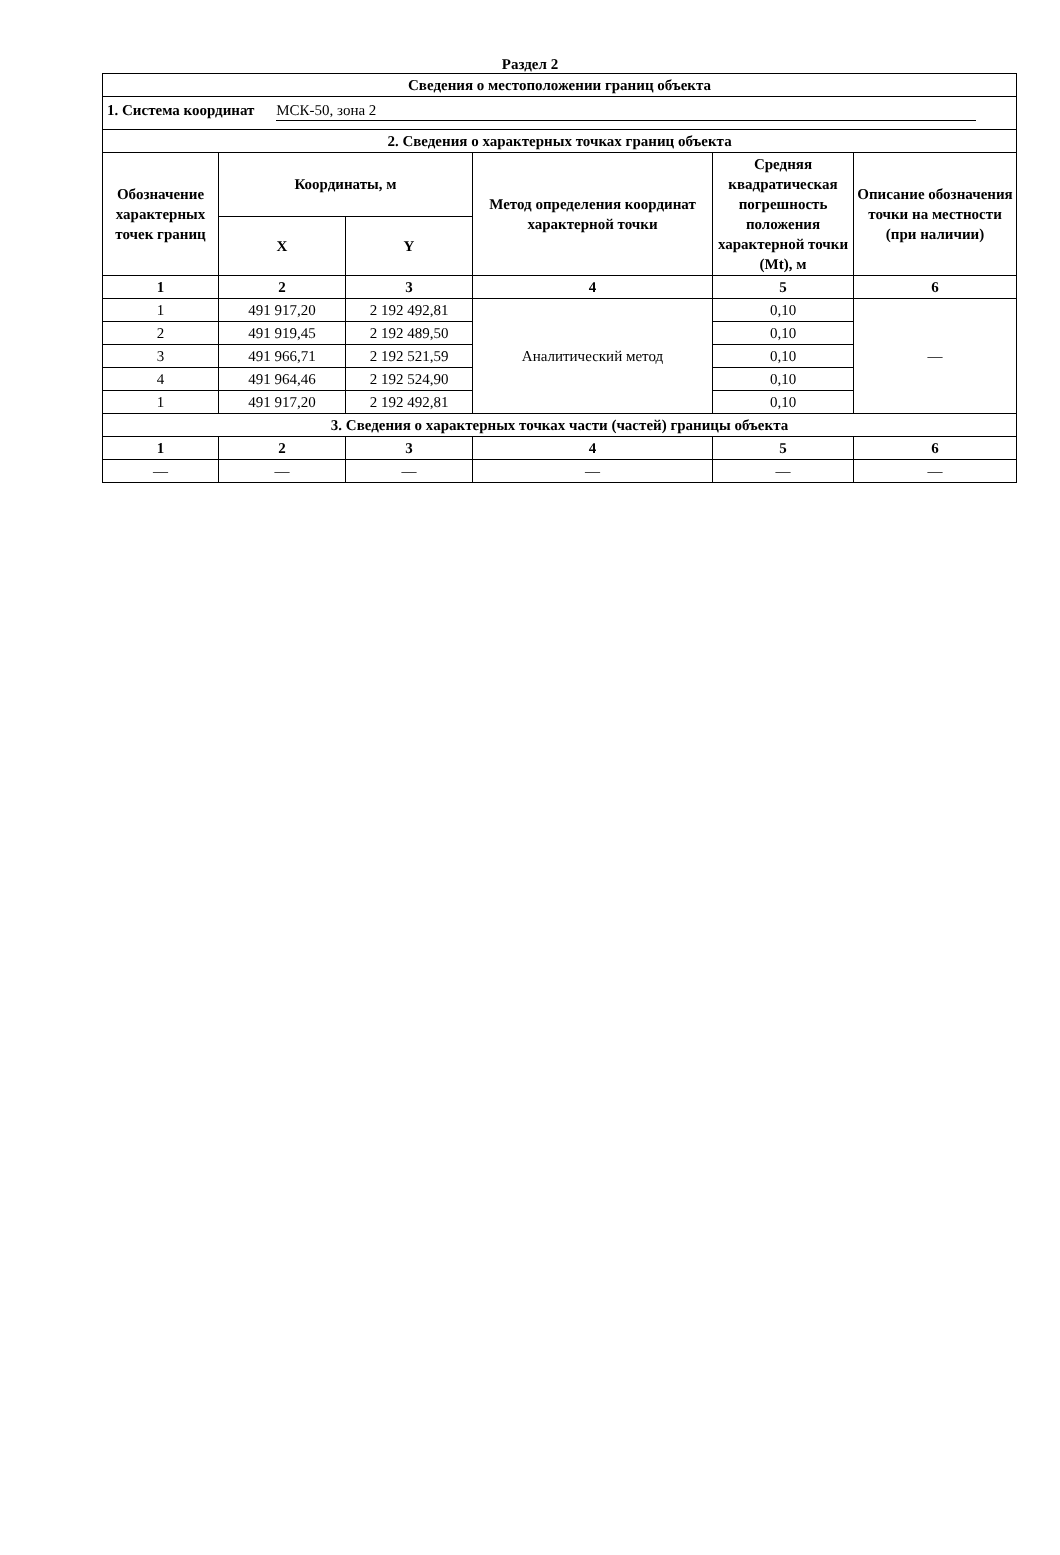Раздел 2
| Сведения о местоположении границ объекта | | | | | |
| --- | --- | --- | --- | --- | --- |
| 1. Система координат МСК-50, зона 2 | | | | | |
| 2. Сведения о характерных точках границ объекта | | | | | |
| Обозначение характерных точек границ | Координаты, м | | Метод определения координат характерной точки | Средняя квадратическая погрешность положения характерной точки (Mt), м | Описание обозначения точки на местности (при наличии) |
| | X | Y | | | |
| 1 | 2 | 3 | 4 | 5 | 6 |
| 1 | 491 917,20 | 2 192 492,81 | Аналитический метод | 0,10 | — |
| 2 | 491 919,45 | 2 192 489,50 | | 0,10 | |
| 3 | 491 966,71 | 2 192 521,59 | | 0,10 | |
| 4 | 491 964,46 | 2 192 524,90 | | 0,10 | |
| 1 | 491 917,20 | 2 192 492,81 | | 0,10 | |
| 3. Сведения о характерных точках части (частей) границы объекта | | | | | |
| 1 | 2 | 3 | 4 | 5 | 6 |
| — | — | — | — | — | — |